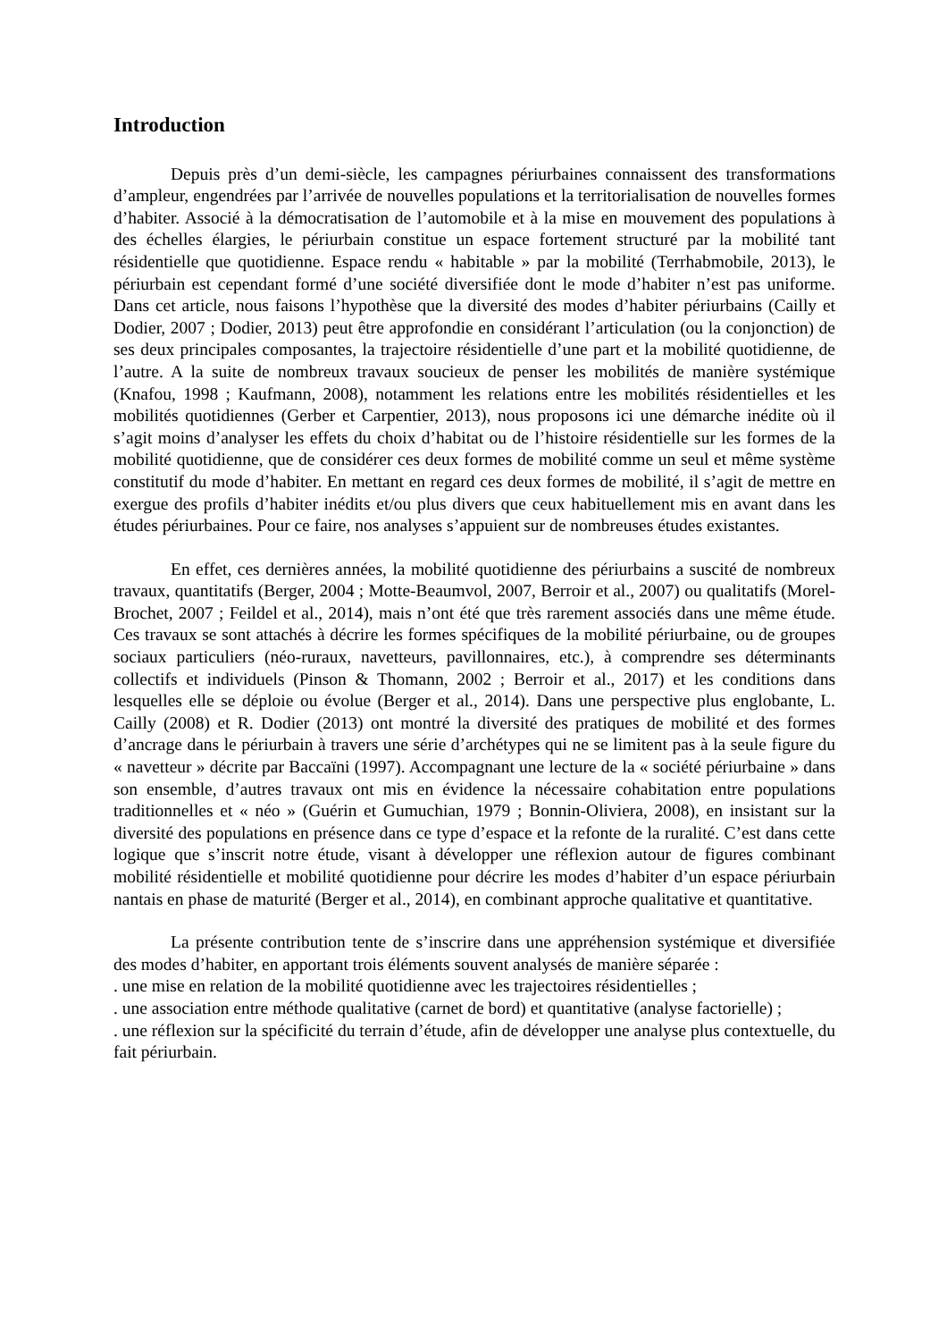Introduction
Depuis près d’un demi-siècle, les campagnes périurbaines connaissent des transformations d’ampleur, engendrées par l’arrivée de nouvelles populations et la territorialisation de nouvelles formes d’habiter. Associé à la démocratisation de l’automobile et à la mise en mouvement des populations à des échelles élargies, le périurbain constitue un espace fortement structuré par la mobilité tant résidentielle que quotidienne. Espace rendu « habitable » par la mobilité (Terrhabmobile, 2013), le périurbain est cependant formé d’une société diversifiée dont le mode d’habiter n’est pas uniforme. Dans cet article, nous faisons l’hypothèse que la diversité des modes d’habiter périurbains (Cailly et Dodier, 2007 ; Dodier, 2013) peut être approfondie en considérant l’articulation (ou la conjonction) de ses deux principales composantes, la trajectoire résidentielle d’une part et la mobilité quotidienne, de l’autre. A la suite de nombreux travaux soucieux de penser les mobilités de manière systémique (Knafou, 1998 ; Kaufmann, 2008), notamment les relations entre les mobilités résidentielles et les mobilités quotidiennes (Gerber et Carpentier, 2013), nous proposons ici une démarche inédite où il s’agit moins d’analyser les effets du choix d’habitat ou de l’histoire résidentielle sur les formes de la mobilité quotidienne, que de considérer ces deux formes de mobilité comme un seul et même système constitutif du mode d’habiter. En mettant en regard ces deux formes de mobilité, il s’agit de mettre en exergue des profils d’habiter inédits et/ou plus divers que ceux habituellement mis en avant dans les études périurbaines. Pour ce faire, nos analyses s’appuient sur de nombreuses études existantes.
En effet, ces dernières années, la mobilité quotidienne des périurbains a suscité de nombreux travaux, quantitatifs (Berger, 2004 ; Motte-Beaumvol, 2007, Berroir et al., 2007) ou qualitatifs (Morel-Brochet, 2007 ; Feildel et al., 2014), mais n’ont été que très rarement associés dans une même étude. Ces travaux se sont attachés à décrire les formes spécifiques de la mobilité périurbaine, ou de groupes sociaux particuliers (néo-ruraux, navetteurs, pavillonnaires, etc.), à comprendre ses déterminants collectifs et individuels (Pinson & Thomann, 2002 ; Berroir et al., 2017) et les conditions dans lesquelles elle se déploie ou évolue (Berger et al., 2014). Dans une perspective plus englobante, L. Cailly (2008) et R. Dodier (2013) ont montré la diversité des pratiques de mobilité et des formes d’ancrage dans le périurbain à travers une série d’archétypes qui ne se limitent pas à la seule figure du « navetteur » décrite par Baccaïni (1997). Accompagnant une lecture de la « société périurbaine » dans son ensemble, d’autres travaux ont mis en évidence la nécessaire cohabitation entre populations traditionnelles et « néo » (Guérin et Gumuchian, 1979 ; Bonnin-Oliviera, 2008), en insistant sur la diversité des populations en présence dans ce type d’espace et la refonte de la ruralité. C’est dans cette logique que s’inscrit notre étude, visant à développer une réflexion autour de figures combinant mobilité résidentielle et mobilité quotidienne pour décrire les modes d’habiter d’un espace périurbain nantais en phase de maturité (Berger et al., 2014), en combinant approche qualitative et quantitative.
La présente contribution tente de s’inscrire dans une appréhension systémique et diversifiée des modes d’habiter, en apportant trois éléments souvent analysés de manière séparée :
. une mise en relation de la mobilité quotidienne avec les trajectoires résidentielles ;
. une association entre méthode qualitative (carnet de bord) et quantitative (analyse factorielle) ;
. une réflexion sur la spécificité du terrain d’étude, afin de développer une analyse plus contextuelle, du fait périurbain.